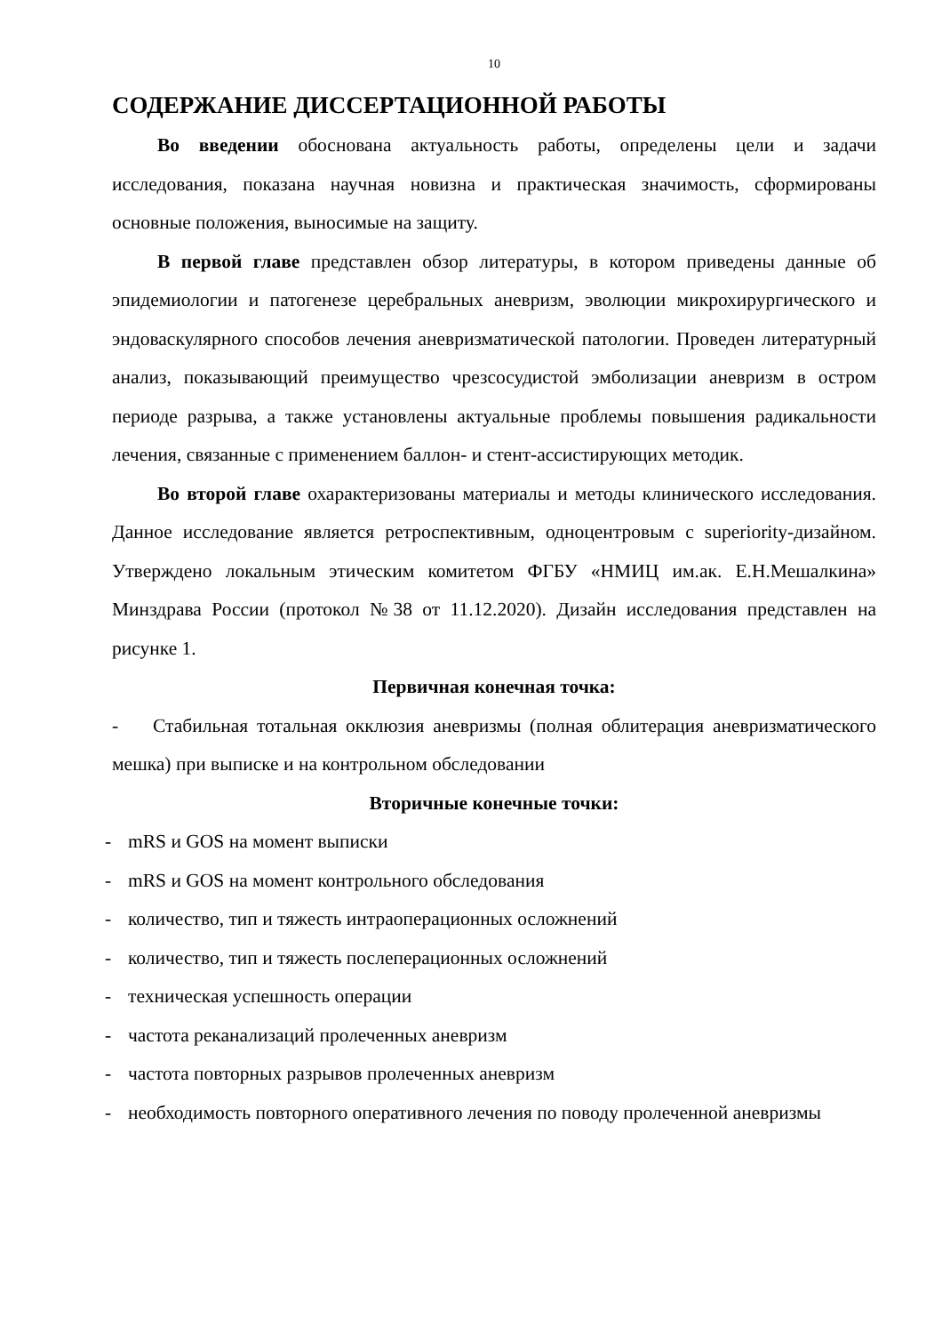10
СОДЕРЖАНИЕ ДИССЕРТАЦИОННОЙ РАБОТЫ
Во введении обоснована актуальность работы, определены цели и задачи исследования, показана научная новизна и практическая значимость, сформированы основные положения, выносимые на защиту.
В первой главе представлен обзор литературы, в котором приведены данные об эпидемиологии и патогенезе церебральных аневризм, эволюции микрохирургического и эндоваскулярного способов лечения аневризматической патологии. Проведен литературный анализ, показывающий преимущество чрезсосудистой эмболизации аневризм в остром периоде разрыва, а также установлены актуальные проблемы повышения радикальности лечения, связанные с применением баллон- и стент-ассистирующих методик.
Во второй главе охарактеризованы материалы и методы клинического исследования. Данное исследование является ретроспективным, одноцентровым с superiority-дизайном. Утверждено локальным этическим комитетом ФГБУ «НМИЦ им.ак. Е.Н.Мешалкина» Минздрава России (протокол №38 от 11.12.2020). Дизайн исследования представлен на рисунке 1.
Первичная конечная точка:
- Стабильная тотальная окклюзия аневризмы (полная облитерация аневризматического мешка) при выписке и на контрольном обследовании
Вторичные конечные точки:
- mRS и GOS на момент выписки
- mRS и GOS на момент контрольного обследования
- количество, тип и тяжесть интраоперационных осложнений
- количество, тип и тяжесть послеперационных осложнений
- техническая успешность операции
- частота реканализаций пролеченных аневризм
- частота повторных разрывов пролеченных аневризм
- необходимость повторного оперативного лечения по поводу пролеченной аневризмы